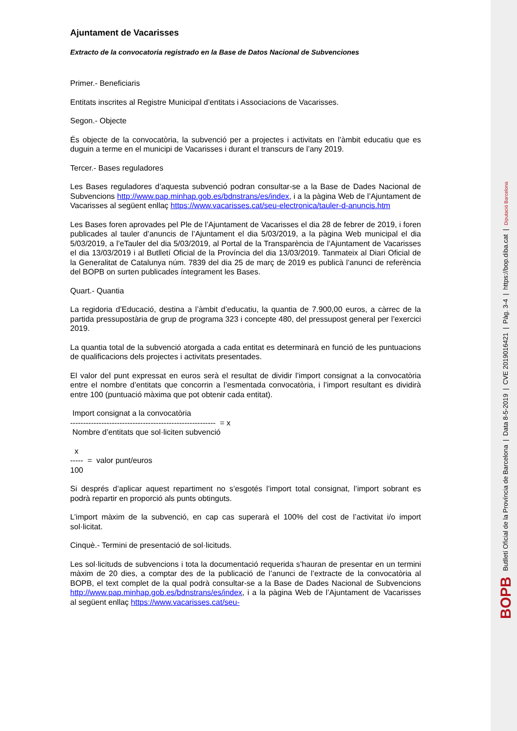Ajuntament de Vacarisses
Extracto de la convocatoria registrado en la Base de Datos Nacional de Subvenciones
Primer.- Beneficiaris
Entitats inscrites al Registre Municipal d’entitats i Associacions de Vacarisses.
Segon.- Objecte
És objecte de la convocatòria, la subvenció per a projectes i activitats en l’àmbit educatiu que es duguin a terme en el municipi de Vacarisses i durant el transcurs de l’any 2019.
Tercer.- Bases reguladores
Les Bases reguladores d’aquesta subvenció podran consultar-se a la Base de Dades Nacional de Subvencions http://www.pap.minhap.gob.es/bdnstrans/es/index, i a la pàgina Web de l’Ajuntament de Vacarisses al següent enllaç https://www.vacarisses.cat/seu-electronica/tauler-d-anuncis.htm
Les Bases foren aprovades pel Ple de l’Ajuntament de Vacarisses el dia 28 de febrer de 2019, i foren publicades al tauler d’anuncis de l’Ajuntament el dia 5/03/2019, a la pàgina Web municipal el dia 5/03/2019, a l’eTauler del dia 5/03/2019, al Portal de la Transparència de l’Ajuntament de Vacarisses el dia 13/03/2019 i al Butlletí Oficial de la Província del dia 13/03/2019. Tanmateix al Diari Oficial de la Generalitat de Catalunya núm. 7839 del dia 25 de març de 2019 es publicà l’anunci de referència del BOPB on surten publicades íntegrament les Bases.
Quart.- Quantia
La regidoria d’Educació, destina a l’àmbit d’educatiu, la quantia de 7.900,00 euros, a càrrec de la partida pressupostària de grup de programa 323 i concepte 480, del pressupost general per l’exercici 2019.
La quantia total de la subvenció atorgada a cada entitat es determinarà en funció de les puntuacions de qualificacions dels projectes i activitats presentades.
El valor del punt expressat en euros serà el resultat de dividir l’import consignat a la convocatòria entre el nombre d’entitats que concorrin a l’esmentada convocatòria, i l’import resultant es dividirà entre 100 (puntuació màxima que pot obtenir cada entitat).
Import consignat a la convocatòria
-------------------------------------------------------- = x
Nombre d’entitats que sol·liciten subvenció
x
----- = valor punt/euros
100
Si després d’aplicar aquest repartiment no s’esgotés l’import total consignat, l’import sobrant es podrà repartir en proporció als punts obtinguts.
L’import màxim de la subvenció, en cap cas superarà el 100% del cost de l’activitat i/o import sol·licitat.
Cinquè.- Termini de presentació de sol·licituds.
Les sol·licituds de subvencions i tota la documentació requerida s’hauran de presentar en un termini màxim de 20 dies, a comptar des de la publicació de l’anunci de l’extracte de la convocatòria al BOPB, el text complet de la qual podrà consultar-se a la Base de Dades Nacional de Subvencions http://www.pap.minhap.gob.es/bdnstrans/es/index, i a la pàgina Web de l’Ajuntament de Vacarisses al següent enllaç https://www.vacarisses.cat/seu-
BOPB Butlletí Oficial de la Província de Barcelona | Data 8-5-2019 | CVE 2019016421 | Pàg. 3-4 | https://bop.diba.cat | Diputació Barcelona